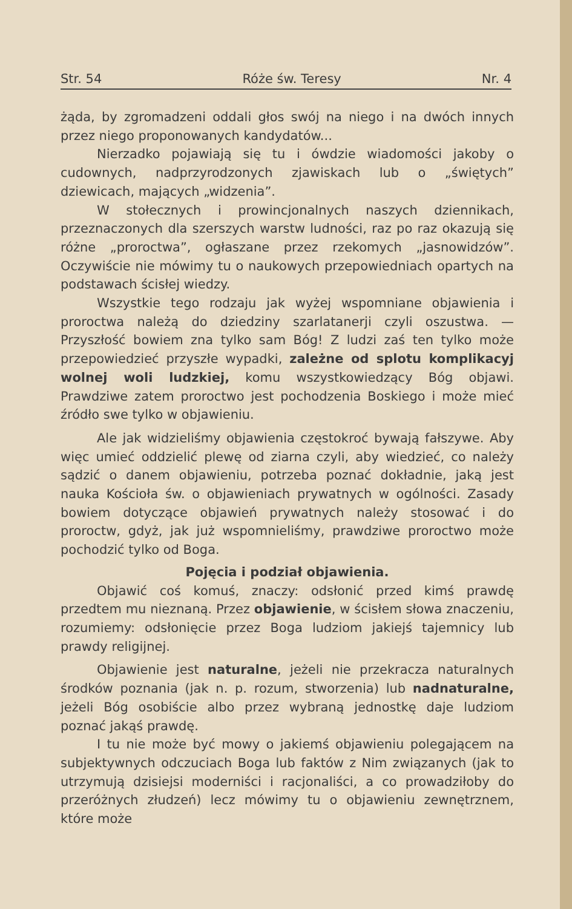Str. 54 Róże św. Teresy Nr. 4
żąda, by zgromadzeni oddali głos swój na niego i na dwóch innych przez niego proponowanych kandydatów...
Nierzadko pojawiają się tu i ówdzie wiadomości jakoby o cudownych, nadprzyrodzonych zjawiskach lub o „świętych” dziewicach, mających „widzenia”.
W stołecznych i prowincjonalnych naszych dziennikach, przeznaczonych dla szerszych warstw ludności, raz po raz okazują się różne „proroctwa”, ogłaszane przez rzekomych „jasnowidzów”. Oczywiście nie mówimy tu o naukowych przepowiedniach opartych na podstawach ścisłej wiedzy.
Wszystkie tego rodzaju jak wyżej wspomniane objawienia i proroctwa należą do dziedziny szarlatanerji czyli oszustwa. — Przyszłość bowiem zna tylko sam Bóg! Z ludzi zaś ten tylko może przepowiedzieć przyszłe wypadki, zależne od splotu komplikacyj wolnej woli ludzkiej, komu wszystkowiedzący Bóg objawi. Prawdziwe zatem proroctwo jest pochodzenia Boskiego i może mieć źródło swe tylko w objawieniu.
Ale jak widzieliśmy objawienia częstokroć bywają fałszywe. Aby więc umieć oddzielić plewę od ziarna czyli, aby wiedzieć, co należy sądzić o danem objawieniu, potrzeba poznać dokładnie, jaką jest nauka Kościoła św. o objawieniach prywatnych w ogólności. Zasady bowiem dotyczące objawień prywatnych należy stosować i do proroctw, gdyż, jak już wspomnieliśmy, prawdziwe proroctwo może pochodzić tylko od Boga.
Pojęcia i podział objawienia.
Objawić coś komuś, znaczy: odsłonić przed kimś prawdę przedtem mu nieznaną. Przez objawienie, w ścisłem słowa znaczeniu, rozumiemy: odsłonięcie przez Boga ludziom jakiejś tajemnicy lub prawdy religijnej.
Objawienie jest naturalne, jeżeli nie przekracza naturalnych środków poznania (jak n. p. rozum, stworzenia) lub nadnaturalne, jeżeli Bóg osobiście albo przez wybraną jednostkę daje ludziom poznać jakąś prawdę.
I tu nie może być mowy o jakiemś objawieniu polegającem na subjektywnych odczuciach Boga lub faktów z Nim związanych (jak to utrzymują dzisiejsi moderniści i racjonaliści, a co prowadziłoby do przeróżnych złudzeń) lecz mówimy tu o objawieniu zewnętrznem, które może